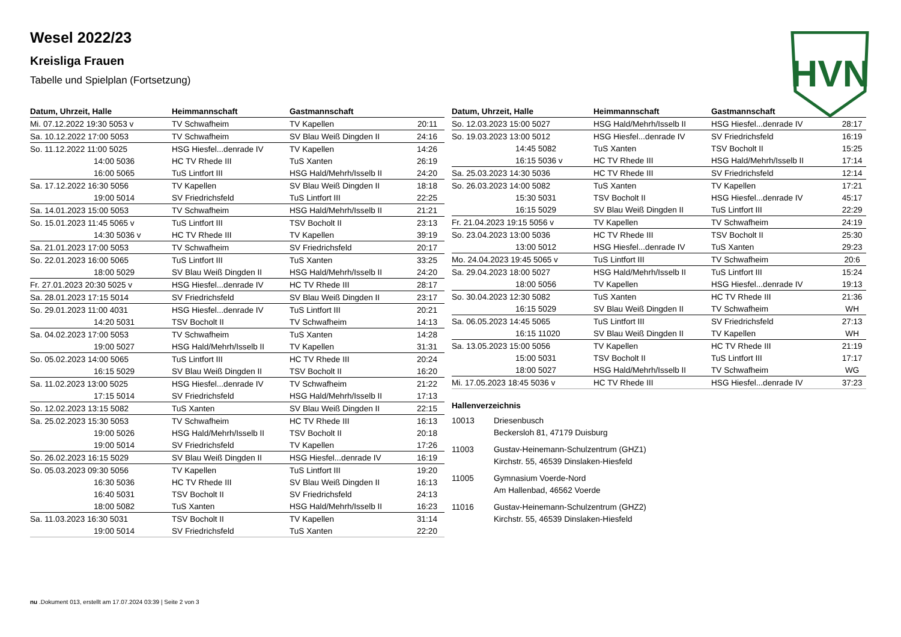Wesel 2022/23
Kreisliga Frauen
Tabelle und Spielplan (Fortsetzung)
HVN
| Datum, Uhrzeit, Halle | Heimmannschaft | Gastmannschaft | |
| --- | --- | --- | --- |
| Mi. 07.12.2022 19:30 5053 v | TV Schwafheim | TV Kapellen | 20:11 |
| Sa. 10.12.2022 17:00 5053 | TV Schwafheim | SV Blau Weiß Dingden II | 24:16 |
| So. 11.12.2022 11:00 5025 | HSG Hiesfel...denrade IV | TV Kapellen | 14:26 |
| 14:00 5036 | HC TV Rhede III | TuS Xanten | 26:19 |
| 16:00 5065 | TuS Lintfort III | HSG Hald/Mehrh/Isselb II | 24:20 |
| Sa. 17.12.2022 16:30 5056 | TV Kapellen | SV Blau Weiß Dingden II | 18:18 |
| 19:00 5014 | SV Friedrichsfeld | TuS Lintfort III | 22:25 |
| Sa. 14.01.2023 15:00 5053 | TV Schwafheim | HSG Hald/Mehrh/Isselb II | 21:21 |
| So. 15.01.2023 11:45 5065 v | TuS Lintfort III | TSV Bocholt II | 23:13 |
| 14:30 5036 v | HC TV Rhede III | TV Kapellen | 39:19 |
| Sa. 21.01.2023 17:00 5053 | TV Schwafheim | SV Friedrichsfeld | 20:17 |
| So. 22.01.2023 16:00 5065 | TuS Lintfort III | TuS Xanten | 33:25 |
| 18:00 5029 | SV Blau Weiß Dingden II | HSG Hald/Mehrh/Isselb II | 24:20 |
| Fr. 27.01.2023 20:30 5025 v | HSG Hiesfel...denrade IV | HC TV Rhede III | 28:17 |
| Sa. 28.01.2023 17:15 5014 | SV Friedrichsfeld | SV Blau Weiß Dingden II | 23:17 |
| So. 29.01.2023 11:00 4031 | HSG Hiesfel...denrade IV | TuS Lintfort III | 20:21 |
| 14:20 5031 | TSV Bocholt II | TV Schwafheim | 14:13 |
| Sa. 04.02.2023 17:00 5053 | TV Schwafheim | TuS Xanten | 14:28 |
| 19:00 5027 | HSG Hald/Mehrh/Isselb II | TV Kapellen | 31:31 |
| So. 05.02.2023 14:00 5065 | TuS Lintfort III | HC TV Rhede III | 20:24 |
| 16:15 5029 | SV Blau Weiß Dingden II | TSV Bocholt II | 16:20 |
| Sa. 11.02.2023 13:00 5025 | HSG Hiesfel...denrade IV | TV Schwafheim | 21:22 |
| 17:15 5014 | SV Friedrichsfeld | HSG Hald/Mehrh/Isselb II | 17:13 |
| So. 12.02.2023 13:15 5082 | TuS Xanten | SV Blau Weiß Dingden II | 22:15 |
| Sa. 25.02.2023 15:30 5053 | TV Schwafheim | HC TV Rhede III | 16:13 |
| 19:00 5026 | HSG Hald/Mehrh/Isselb II | TSV Bocholt II | 20:18 |
| 19:00 5014 | SV Friedrichsfeld | TV Kapellen | 17:26 |
| So. 26.02.2023 16:15 5029 | SV Blau Weiß Dingden II | HSG Hiesfel...denrade IV | 16:19 |
| So. 05.03.2023 09:30 5056 | TV Kapellen | TuS Lintfort III | 19:20 |
| 16:30 5036 | HC TV Rhede III | SV Blau Weiß Dingden II | 16:13 |
| 16:40 5031 | TSV Bocholt II | SV Friedrichsfeld | 24:13 |
| 18:00 5082 | TuS Xanten | HSG Hald/Mehrh/Isselb II | 16:23 |
| Sa. 11.03.2023 16:30 5031 | TSV Bocholt II | TV Kapellen | 31:14 |
| 19:00 5014 | SV Friedrichsfeld | TuS Xanten | 22:20 |
| Datum, Uhrzeit, Halle | Heimmannschaft | Gastmannschaft | |
| --- | --- | --- | --- |
| So. 12.03.2023 15:00 5027 | HSG Hald/Mehrh/Isselb II | HSG Hiesfel...denrade IV | 28:17 |
| So. 19.03.2023 13:00 5012 | HSG Hiesfel...denrade IV | SV Friedrichsfeld | 16:19 |
| 14:45 5082 | TuS Xanten | TSV Bocholt II | 15:25 |
| 16:15 5036 v | HC TV Rhede III | HSG Hald/Mehrh/Isselb II | 17:14 |
| Sa. 25.03.2023 14:30 5036 | HC TV Rhede III | SV Friedrichsfeld | 12:14 |
| So. 26.03.2023 14:00 5082 | TuS Xanten | TV Kapellen | 17:21 |
| 15:30 5031 | TSV Bocholt II | HSG Hiesfel...denrade IV | 45:17 |
| 16:15 5029 | SV Blau Weiß Dingden II | TuS Lintfort III | 22:29 |
| Fr. 21.04.2023 19:15 5056 v | TV Kapellen | TV Schwafheim | 24:19 |
| So. 23.04.2023 13:00 5036 | HC TV Rhede III | TSV Bocholt II | 25:30 |
| 13:00 5012 | HSG Hiesfel...denrade IV | TuS Xanten | 29:23 |
| Mo. 24.04.2023 19:45 5065 v | TuS Lintfort III | TV Schwafheim | 20:6 |
| Sa. 29.04.2023 18:00 5027 | HSG Hald/Mehrh/Isselb II | TuS Lintfort III | 15:24 |
| 18:00 5056 | TV Kapellen | HSG Hiesfel...denrade IV | 19:13 |
| So. 30.04.2023 12:30 5082 | TuS Xanten | HC TV Rhede III | 21:36 |
| 16:15 5029 | SV Blau Weiß Dingden II | TV Schwafheim | WH |
| Sa. 06.05.2023 14:45 5065 | TuS Lintfort III | SV Friedrichsfeld | 27:13 |
| 16:15 11020 | SV Blau Weiß Dingden II | TV Kapellen | WH |
| Sa. 13.05.2023 15:00 5056 | TV Kapellen | HC TV Rhede III | 21:19 |
| 15:00 5031 | TSV Bocholt II | TuS Lintfort III | 17:17 |
| 18:00 5027 | HSG Hald/Mehrh/Isselb II | TV Schwafheim | WG |
| Mi. 17.05.2023 18:45 5036 v | HC TV Rhede III | HSG Hiesfel...denrade IV | 37:23 |
Hallenverzeichnis
10013 Driesenbusch
Beckersloh 81, 47179 Duisburg
11003 Gustav-Heinemann-Schulzentrum (GHZ1)
Kirchstr. 55, 46539 Dinslaken-Hiesfeld
11005 Gymnasium Voerde-Nord
Am Hallenbad, 46562 Voerde
11016 Gustav-Heinemann-Schulzentrum (GHZ2)
Kirchstr. 55, 46539 Dinslaken-Hiesfeld
nu .Dokument 013, erstellt am 17.07.2024 03:39 | Seite 2 von 3